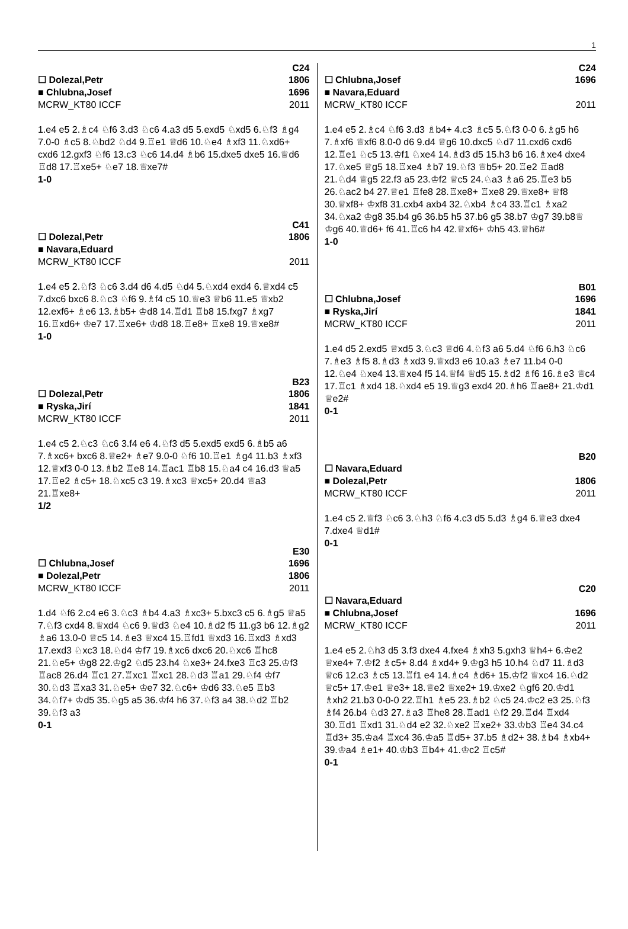1
C24
☐ Dolezal,Petr 1806
■ Chlubna,Josef 1696
MCRW_KT80 ICCF 2011
1.e4 e5 2.♗c4 ♘f6 3.d3 ♘c6 4.a3 d5 5.exd5 ♘xd5 6.♘f3 ♗g4 7.0-0 ♗c5 8.♘bd2 ♘d4 9.♖e1 ♕d6 10.♘e4 ♗xf3 11.♘xd6+ cxd6 12.gxf3 ♘f6 13.c3 ♘c6 14.d4 ♗b6 15.dxe5 dxe5 16.♕d6 ♖d8 17.♖xe5+ ♘e7 18.♕xe7#
1-0
C41
☐ Dolezal,Petr 1806
■ Navara,Eduard
MCRW_KT80 ICCF 2011
1.e4 e5 2.♘f3 ♘c6 3.d4 d6 4.d5 ♘d4 5.♘xd4 exd4 6.♕xd4 c5 7.dxc6 bxc6 8.♘c3 ♘f6 9.♗f4 c5 10.♕e3 ♕b6 11.e5 ♕xb2 12.exf6+ ♗e6 13.♗b5+ ♔d8 14.♖d1 ♖b8 15.fxg7 ♗xg7 16.♖xd6+ ♔e7 17.♖xe6+ ♔d8 18.♖e8+ ♖xe8 19.♕xe8#
1-0
B23
☐ Dolezal,Petr 1806
■ Ryska,Jirí 1841
MCRW_KT80 ICCF 2011
1.e4 c5 2.♘c3 ♘c6 3.f4 e6 4.♘f3 d5 5.exd5 exd5 6.♗b5 a6 7.♗xc6+ bxc6 8.♕e2+ ♗e7 9.0-0 ♘f6 10.♖e1 ♗g4 11.b3 ♗xf3 12.♕xf3 0-0 13.♗b2 ♖e8 14.♖ac1 ♖b8 15.♘a4 c4 16.d3 ♕a5 17.♖e2 ♗c5+ 18.♘xc5 c3 19.♗xc3 ♕xc5+ 20.d4 ♕a3 21.♖xe8+
1/2
E30
☐ Chlubna,Josef 1696
■ Dolezal,Petr 1806
MCRW_KT80 ICCF 2011
1.d4 ♘f6 2.c4 e6 3.♘c3 ♗b4 4.a3 ♗xc3+ 5.bxc3 c5 6.♗g5 ♕a5 7.♘f3 cxd4 8.♕xd4 ♘c6 9.♕d3 ♘e4 10.♗d2 f5 11.g3 b6 12.♗g2 ♗a6 13.0-0 ♕c5 14.♗e3 ♕xc4 15.♖fd1 ♕xd3 16.♖xd3 ♗xd3 17.exd3 ♘xc3 18.♘d4 ♔f7 19.♗xc6 dxc6 20.♘xc6 ♖hc8 21.♘e5+ ♔g8 22.♔g2 ♘d5 23.h4 ♘xe3+ 24.fxe3 ♖c3 25.♔f3 ♖ac8 26.d4 ♖c1 27.♖xc1 ♖xc1 28.♘d3 ♖a1 29.♘f4 ♔f7 30.♘d3 ♖xa3 31.♘e5+ ♔e7 32.♘c6+ ♔d6 33.♘e5 ♖b3 34.♘f7+ ♔d5 35.♘g5 a5 36.♔f4 h6 37.♘f3 a4 38.♘d2 ♖b2 39.♘f3 a3
0-1
C24
☐ Chlubna,Josef 1696
■ Navara,Eduard
MCRW_KT80 ICCF 2011
1.e4 e5 2.♗c4 ♘f6 3.d3 ♗b4+ 4.c3 ♗c5 5.♘f3 0-0 6.♗g5 h6 7.♗xf6 ♕xf6 8.0-0 d6 9.d4 ♕g6 10.dxc5 ♘d7 11.cxd6 cxd6 12.♖e1 ♘c5 13.♔f1 ♘xe4 14.♗d3 d5 15.h3 b6 16.♗xe4 dxe4 17.♘xe5 ♕g5 18.♖xe4 ♗b7 19.♘f3 ♕b5+ 20.♖e2 ♖ad8 21.♘d4 ♕g5 22.f3 a5 23.♔f2 ♕c5 24.♘a3 ♗a6 25.♖e3 b5 26.♘ac2 b4 27.♕e1 ♖fe8 28.♖xe8+ ♖xe8 29.♕xe8+ ♕f8 30.♕xf8+ ♔xf8 31.cxb4 axb4 32.♘xb4 ♗c4 33.♖c1 ♗xa2 34.♘xa2 ♔g8 35.b4 g6 36.b5 h5 37.b6 g5 38.b7 ♔g7 39.b8♕ ♔g6 40.♕d6+ f6 41.♖c6 h4 42.♕xf6+ ♔h5 43.♕h6#
1-0
B01
☐ Chlubna,Josef 1696
■ Ryska,Jirí 1841
MCRW_KT80 ICCF 2011
1.e4 d5 2.exd5 ♕xd5 3.♘c3 ♕d6 4.♘f3 a6 5.d4 ♘f6 6.h3 ♘c6 7.♗e3 ♗f5 8.♗d3 ♗xd3 9.♕xd3 e6 10.a3 ♗e7 11.b4 0-0 12.♘e4 ♘xe4 13.♕xe4 f5 14.♕f4 ♕d5 15.♗d2 ♗f6 16.♗e3 ♕c4 17.♖c1 ♗xd4 18.♘xd4 e5 19.♕g3 exd4 20.♗h6 ♖ae8+ 21.♔d1 ♕e2#
0-1
B20
☐ Navara,Eduard
■ Dolezal,Petr 1806
MCRW_KT80 ICCF 2011
1.e4 c5 2.♕f3 ♘c6 3.♘h3 ♘f6 4.c3 d5 5.d3 ♗g4 6.♕e3 dxe4 7.dxe4 ♕d1#
0-1
C20
☐ Navara,Eduard
■ Chlubna,Josef 1696
MCRW_KT80 ICCF 2011
1.e4 e5 2.♘h3 d5 3.f3 dxe4 4.fxe4 ♗xh3 5.gxh3 ♕h4+ 6.♔e2 ♕xe4+ 7.♔f2 ♗c5+ 8.d4 ♗xd4+ 9.♔g3 h5 10.h4 ♘d7 11.♗d3 ♕c6 12.c3 ♗c5 13.♖f1 e4 14.♗c4 ♗d6+ 15.♔f2 ♕xc4 16.♘d2 ♕c5+ 17.♔e1 ♕e3+ 18.♕e2 ♕xe2+ 19.♔xe2 ♘gf6 20.♔d1 ♗xh2 21.b3 0-0-0 22.♖h1 ♗e5 23.♗b2 ♘c5 24.♔c2 e3 25.♘f3 ♗f4 26.b4 ♘d3 27.♗a3 ♖he8 28.♖ad1 ♘f2 29.♖d4 ♖xd4 30.♖d1 ♖xd1 31.♘d4 e2 32.♘xe2 ♖xe2+ 33.♔b3 ♖e4 34.c4 ♖d3+ 35.♔a4 ♖xc4 36.♔a5 ♖d5+ 37.b5 ♗d2+ 38.♗b4 ♗xb4+ 39.♔a4 ♗e1+ 40.♔b3 ♖b4+ 41.♔c2 ♖c5#
0-1